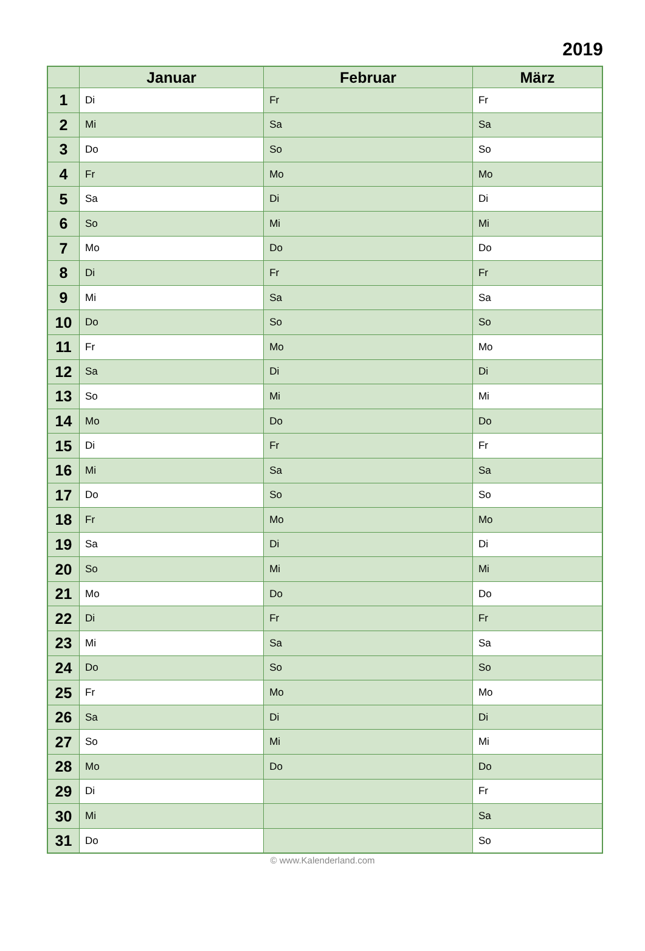2019
| | Januar | Februar | März |
| --- | --- | --- | --- |
| 1 | Di | Fr | Fr |
| 2 | Mi | Sa | Sa |
| 3 | Do | So | So |
| 4 | Fr | Mo | Mo |
| 5 | Sa | Di | Di |
| 6 | So | Mi | Mi |
| 7 | Mo | Do | Do |
| 8 | Di | Fr | Fr |
| 9 | Mi | Sa | Sa |
| 10 | Do | So | So |
| 11 | Fr | Mo | Mo |
| 12 | Sa | Di | Di |
| 13 | So | Mi | Mi |
| 14 | Mo | Do | Do |
| 15 | Di | Fr | Fr |
| 16 | Mi | Sa | Sa |
| 17 | Do | So | So |
| 18 | Fr | Mo | Mo |
| 19 | Sa | Di | Di |
| 20 | So | Mi | Mi |
| 21 | Mo | Do | Do |
| 22 | Di | Fr | Fr |
| 23 | Mi | Sa | Sa |
| 24 | Do | So | So |
| 25 | Fr | Mo | Mo |
| 26 | Sa | Di | Di |
| 27 | So | Mi | Mi |
| 28 | Mo | Do | Do |
| 29 | Di | | Fr |
| 30 | Mi | | Sa |
| 31 | Do | | So |
© www.Kalenderland.com